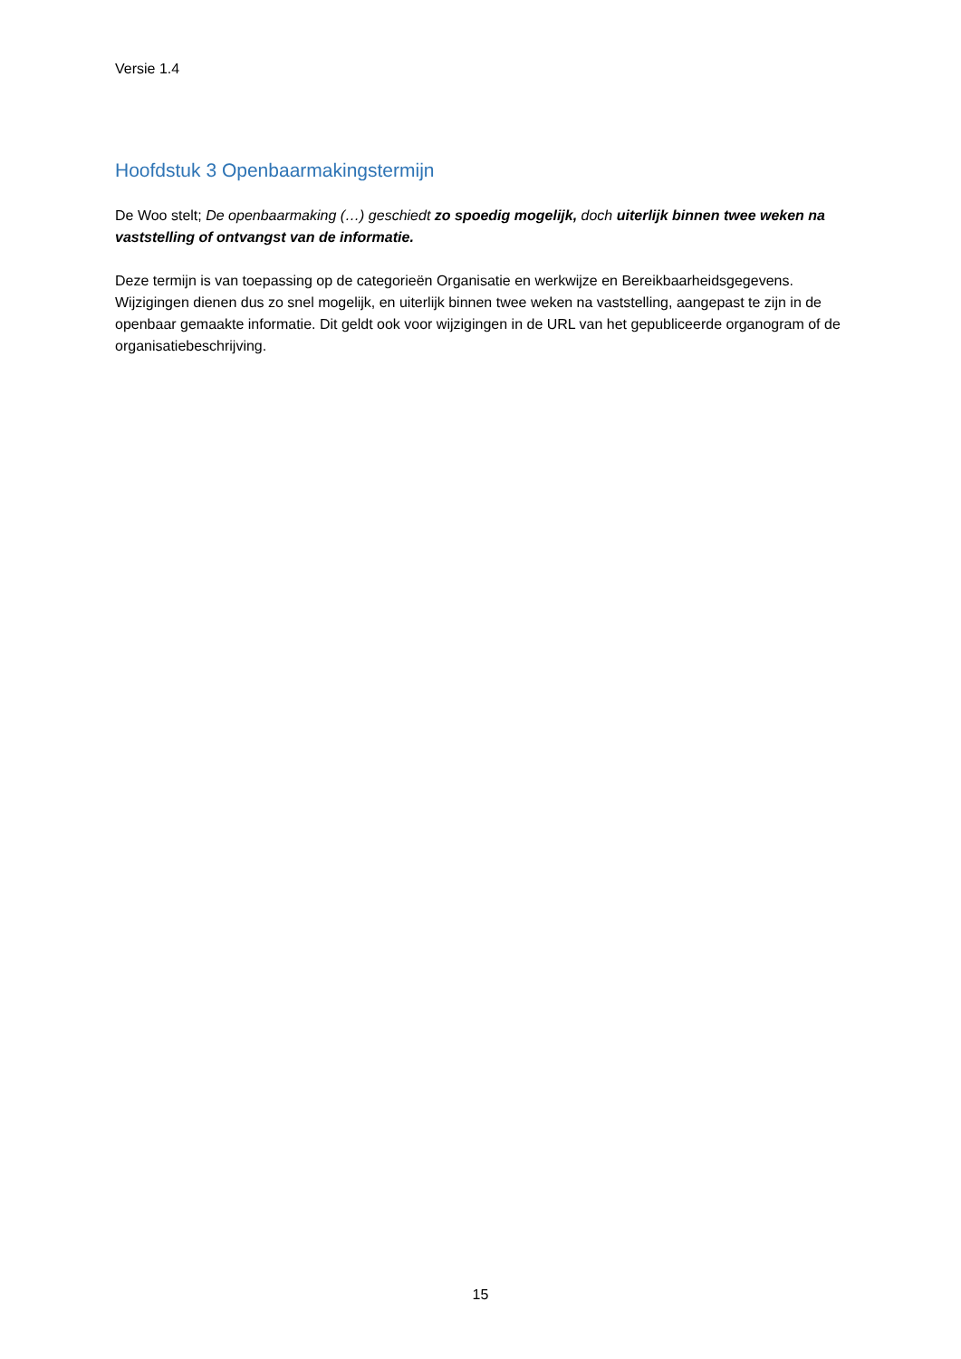Versie 1.4
Hoofdstuk 3 Openbaarmakingstermijn
De Woo stelt; De openbaarmaking (…) geschiedt zo spoedig mogelijk, doch uiterlijk binnen twee weken na vaststelling of ontvangst van de informatie.
Deze termijn is van toepassing op de categorieën Organisatie en werkwijze en Bereikbaarheidsgegevens. Wijzigingen dienen dus zo snel mogelijk, en uiterlijk binnen twee weken na vaststelling, aangepast te zijn in de openbaar gemaakte informatie. Dit geldt ook voor wijzigingen in de URL van het gepubliceerde organogram of de organisatiebeschrijving.
15